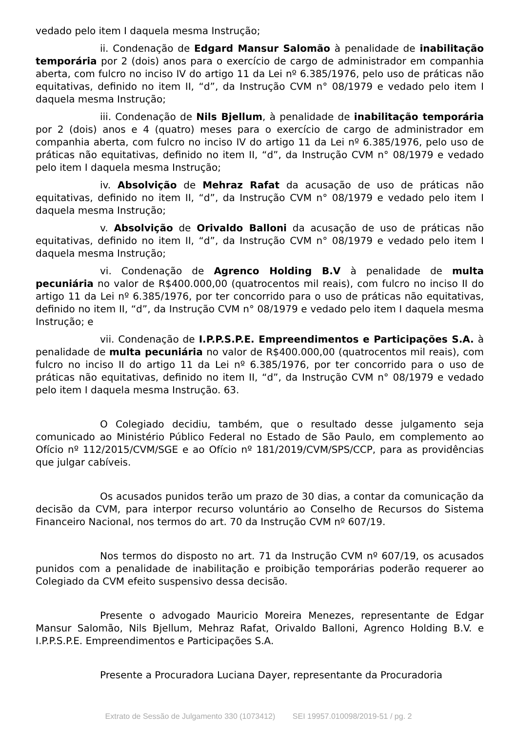vedado pelo item I daquela mesma Instrução;
ii. Condenação de Edgard Mansur Salomão à penalidade de inabilitação temporária por 2 (dois) anos para o exercício de cargo de administrador em companhia aberta, com fulcro no inciso IV do artigo 11 da Lei nº 6.385/1976, pelo uso de práticas não equitativas, definido no item II, “d”, da Instrução CVM n° 08/1979 e vedado pelo item I daquela mesma Instrução;
iii. Condenação de Nils Bjellum, à penalidade de inabilitação temporária por 2 (dois) anos e 4 (quatro) meses para o exercício de cargo de administrador em companhia aberta, com fulcro no inciso IV do artigo 11 da Lei nº 6.385/1976, pelo uso de práticas não equitativas, definido no item II, “d”, da Instrução CVM n° 08/1979 e vedado pelo item I daquela mesma Instrução;
iv. Absolvição de Mehraz Rafat da acusação de uso de práticas não equitativas, definido no item II, “d”, da Instrução CVM n° 08/1979 e vedado pelo item I daquela mesma Instrução;
v. Absolvição de Orivaldo Balloni da acusação de uso de práticas não equitativas, definido no item II, “d”, da Instrução CVM n° 08/1979 e vedado pelo item I daquela mesma Instrução;
vi. Condenação de Agrenco Holding B.V à penalidade de multa pecuniária no valor de R$400.000,00 (quatrocentos mil reais), com fulcro no inciso II do artigo 11 da Lei nº 6.385/1976, por ter concorrido para o uso de práticas não equitativas, definido no item II, “d”, da Instrução CVM n° 08/1979 e vedado pelo item I daquela mesma Instrução; e
vii. Condenação de I.P.P.S.P.E. Empreendimentos e Participações S.A. à penalidade de multa pecuniária no valor de R$400.000,00 (quatrocentos mil reais), com fulcro no inciso II do artigo 11 da Lei nº 6.385/1976, por ter concorrido para o uso de práticas não equitativas, definido no item II, “d”, da Instrução CVM n° 08/1979 e vedado pelo item I daquela mesma Instrução. 63.
O Colegiado decidiu, também, que o resultado desse julgamento seja comunicado ao Ministério Público Federal no Estado de São Paulo, em complemento ao Ofício nº 112/2015/CVM/SGE e ao Ofício nº 181/2019/CVM/SPS/CCP, para as providências que julgar cabíveis.
Os acusados punidos terão um prazo de 30 dias, a contar da comunicação da decisão da CVM, para interpor recurso voluntário ao Conselho de Recursos do Sistema Financeiro Nacional, nos termos do art. 70 da Instrução CVM nº 607/19.
Nos termos do disposto no art. 71 da Instrução CVM nº 607/19, os acusados punidos com a penalidade de inabilitação e proibição temporárias poderão requerer ao Colegiado da CVM efeito suspensivo dessa decisão.
Presente o advogado Mauricio Moreira Menezes, representante de Edgar Mansur Salomão, Nils Bjellum, Mehraz Rafat, Orivaldo Balloni, Agrenco Holding B.V. e I.P.P.S.P.E. Empreendimentos e Participações S.A.
Presente a Procuradora Luciana Dayer, representante da Procuradoria
Extrato de Sessão de Julgamento 330 (1073412) SEI 19957.010098/2019-51 / pg. 2